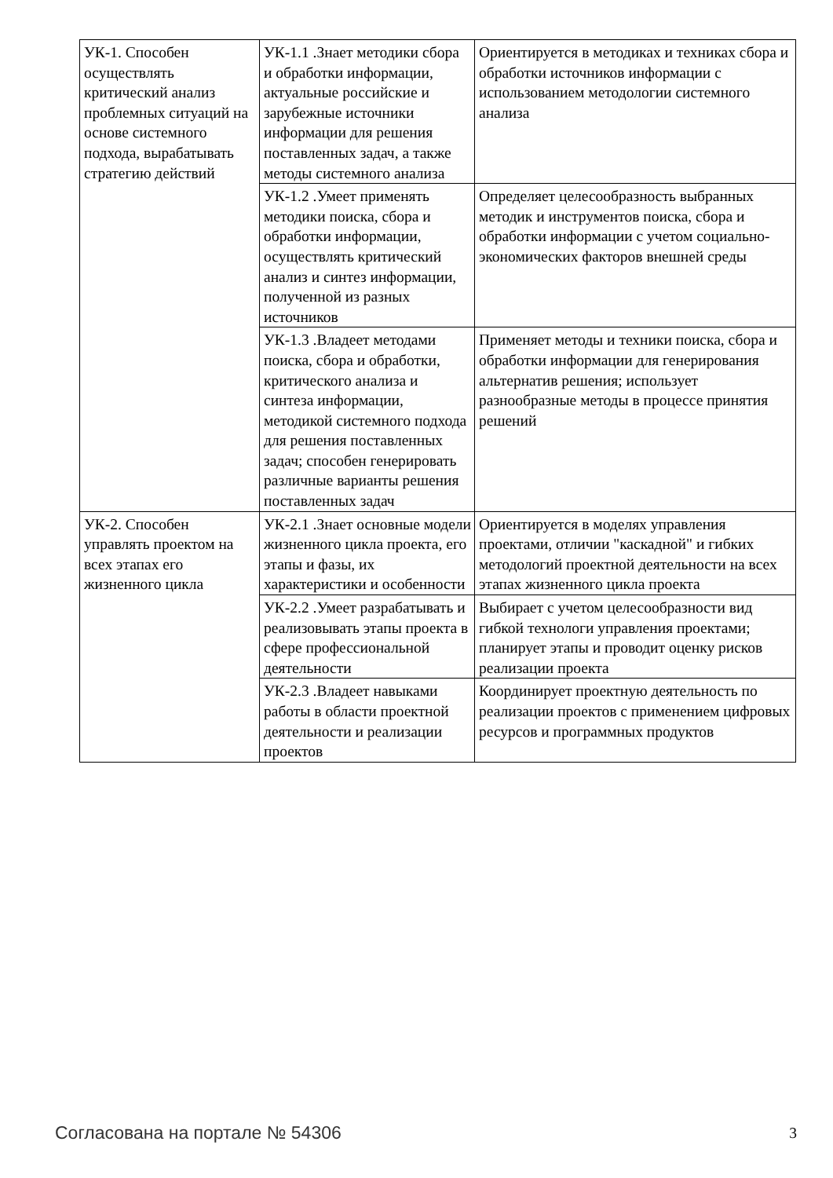| УК-1. Способен осуществлять критический анализ проблемных ситуаций на основе системного подхода, вырабатывать стратегию действий | УК-1.1 .Знает методики сбора и обработки информации, актуальные российские и зарубежные источники информации для решения поставленных задач, а также методы системного анализа | Ориентируется в методиках и техниках сбора и обработки источников информации с использованием методологии системного анализа |
| | УК-1.2 .Умеет применять методики поиска, сбора и обработки информации, осуществлять критический анализ и синтез информации, полученной из разных источников | Определяет целесообразность выбранных методик и инструментов поиска, сбора и обработки информации с учетом социально-экономических факторов внешней среды |
| | УК-1.3 .Владеет методами поиска, сбора и обработки, критического анализа и синтеза информации, методикой системного подхода для решения поставленных задач; способен генерировать различные варианты решения поставленных задач | Применяет методы и техники поиска, сбора и обработки информации для генерирования альтернатив решения; использует разнообразные методы в процессе принятия решений |
| УК-2. Способен управлять проектом на всех этапах его жизненного цикла | УК-2.1 .Знает основные модели жизненного цикла проекта, его этапы и фазы, их характеристики и особенности | Ориентируется в моделях управления проектами, отличии "каскадной" и гибких методологий проектной деятельности на всех этапах жизненного цикла проекта |
| | УК-2.2 .Умеет разрабатывать и реализовывать этапы проекта в сфере профессиональной деятельности | Выбирает с учетом целесообразности вид гибкой технологи управления проектами; планирует этапы и проводит оценку рисков реализации проекта |
| | УК-2.3 .Владеет навыками работы в области проектной деятельности и реализации проектов | Координирует проектную деятельность по реализации проектов с применением цифровых ресурсов и программных продуктов |
Согласована на портале № 54306 3